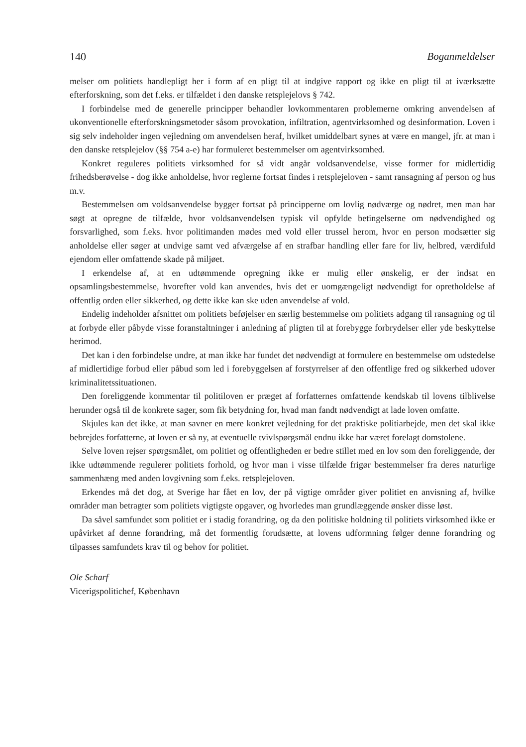140 Boganmeldelser
melser om politiets handlepligt her i form af en pligt til at indgive rapport og ikke en pligt til at iværksætte efterforskning, som det f.eks. er tilfældet i den danske retsplejelovs § 742.
I forbindelse med de generelle principper behandler lovkommentaren problemerne omkring anvendelsen af ukonventionelle efterforskningsmetoder såsom provokation, infiltration, agentvirksomhed og desinformation. Loven i sig selv indeholder ingen vejledning om anvendelsen heraf, hvilket umiddelbart synes at være en mangel, jfr. at man i den danske retsplejelov (§§ 754 a-e) har formuleret bestemmelser om agentvirksomhed.
Konkret reguleres politiets virksomhed for så vidt angår voldsanvendelse, visse former for midlertidig frihedsberøvelse - dog ikke anholdelse, hvor reglerne fortsat findes i retsplejeloven - samt ransagning af person og hus m.v.
Bestemmelsen om voldsanvendelse bygger fortsat på principperne om lovlig nødværge og nødret, men man har søgt at opregne de tilfælde, hvor voldsanvendelsen typisk vil opfylde betingelserne om nødvendighed og forsvarlighed, som f.eks. hvor politimanden mødes med vold eller trussel herom, hvor en person modsætter sig anholdelse eller søger at undvige samt ved afværgelse af en strafbar handling eller fare for liv, helbred, værdifuld ejendom eller omfattende skade på miljøet.
I erkendelse af, at en udtømmende opregning ikke er mulig eller ønskelig, er der indsat en opsamlingsbestemmelse, hvorefter vold kan anvendes, hvis det er uomgængeligt nødvendigt for opretholdelse af offentlig orden eller sikkerhed, og dette ikke kan ske uden anvendelse af vold.
Endelig indeholder afsnittet om politiets beføjelser en særlig bestemmelse om politiets adgang til ransagning og til at forbyde eller påbyde visse foranstaltninger i anledning af pligten til at forebygge forbrydelser eller yde beskyttelse herimod.
Det kan i den forbindelse undre, at man ikke har fundet det nødvendigt at formulere en bestemmelse om udstedelse af midlertidige forbud eller påbud som led i forebyggelsen af forstyrrelser af den offentlige fred og sikkerhed udover kriminalitetssituationen.
Den foreliggende kommentar til politiloven er præget af forfatternes omfattende kendskab til lovens tilblivelse herunder også til de konkrete sager, som fik betydning for, hvad man fandt nødvendigt at lade loven omfatte.
Skjules kan det ikke, at man savner en mere konkret vejledning for det praktiske politiarbejde, men det skal ikke bebrejdes forfatterne, at loven er så ny, at eventuelle tvivlspørgsmål endnu ikke har været forelagt domstolene.
Selve loven rejser spørgsmålet, om politiet og offentligheden er bedre stillet med en lov som den foreliggende, der ikke udtømmende regulerer politiets forhold, og hvor man i visse tilfælde frigør bestemmelser fra deres naturlige sammenhæng med anden lovgivning som f.eks. retsplejeloven.
Erkendes må det dog, at Sverige har fået en lov, der på vigtige områder giver politiet en anvisning af, hvilke områder man betragter som politiets vigtigste opgaver, og hvorledes man grundlæggende ønsker disse løst.
Da såvel samfundet som politiet er i stadig forandring, og da den politiske holdning til politiets virksomhed ikke er upåvirket af denne forandring, må det formentlig forudsætte, at lovens udformning følger denne forandring og tilpasses samfundets krav til og behov for politiet.
Ole Scharf
Vicerigspolitichef, København